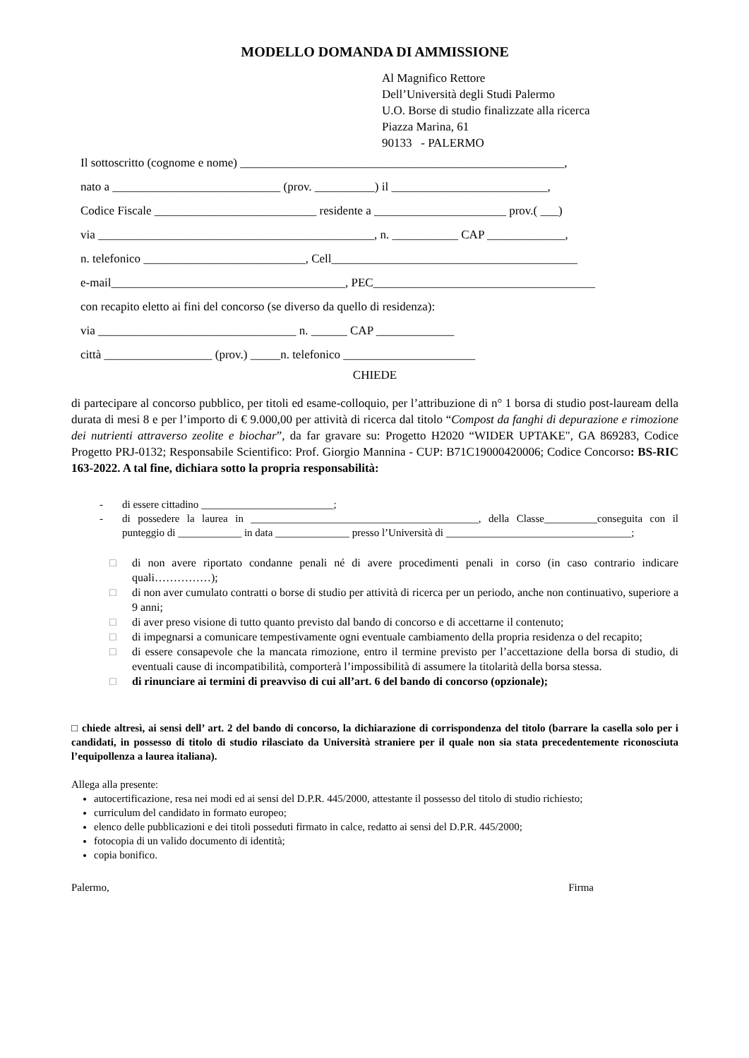MODELLO DOMANDA DI AMMISSIONE
Al Magnifico Rettore
Dell’Università degli Studi Palermo
U.O. Borse di studio finalizzate alla ricerca
Piazza Marina, 61
90133 - PALERMO
Il sottoscritto (cognome e nome) ______________________________________________________,
nato a ____________________________ (prov. __________) il __________________________,
Codice Fiscale ___________________________ residente a ______________________ prov.( ___)
via ______________________________________________, n. ___________ CAP _____________,
n. telefonico ___________________________, Cell_________________________________________
e-mail_______________________________________, PEC_____________________________________
con recapito eletto ai fini del concorso (se diverso da quello di residenza):
via _________________________________ n. ______ CAP _____________
città __________________ (prov.) _____n. telefonico ______________________
CHIEDE
di partecipare al concorso pubblico, per titoli ed esame-colloquio, per l’attribuzione di n° 1 borsa di studio post-lauream della durata di mesi 8 e per l’importo di € 9.000,00 per attività di ricerca dal titolo “Compost da fanghi di depurazione e rimozione dei nutrienti attraverso zeolite e biochar”, da far gravare su: Progetto H2020 “WIDER UPTAKE", GA 869283, Codice Progetto PRJ-0132; Responsabile Scientifico: Prof. Giorgio Mannina - CUP: B71C19000420006; Codice Concorso: BS-RIC 163-2022. A tal fine, dichiara sotto la propria responsabilità:
- di essere cittadino _________________________;
- di possedere la laurea in ___________________________________________, della Classe__________conseguita con il punteggio di ____________ in data ______________ presso l’Università di ___________________________________;
□ di non avere riportato condanne penali né di avere procedimenti penali in corso (in caso contrario indicare quali……………);
□ di non aver cumulato contratti o borse di studio per attività di ricerca per un periodo, anche non continuativo, superiore a 9 anni;
□ di aver preso visione di tutto quanto previsto dal bando di concorso e di accettarne il contenuto;
□ di impegnarsi a comunicare tempestivamente ogni eventuale cambiamento della propria residenza o del recapito;
□ di essere consapevole che la mancata rimozione, entro il termine previsto per l’accettazione della borsa di studio, di eventuali cause di incompatibilità, comporterà l’impossibilità di assumere la titolarità della borsa stessa.
□ di rinunciare ai termini di preavviso di cui all’art. 6 del bando di concorso (opzionale);
□ chiede altresì, ai sensi dell’ art. 2 del bando di concorso, la dichiarazione di corrispondenza del titolo (barrare la casella solo per i candidati, in possesso di titolo di studio rilasciato da Università straniere per il quale non sia stata precedentemente riconosciuta l’equipollenza a laurea italiana).
Allega alla presente:
autocertificazione, resa nei modi ed ai sensi del D.P.R. 445/2000, attestante il possesso del titolo di studio richiesto;
curriculum del candidato in formato europeo;
elenco delle pubblicazioni e dei titoli posseduti firmato in calce, redatto ai sensi del D.P.R. 445/2000;
fotocopia di un valido documento di identità;
copia bonifico.
Palermo, Firma